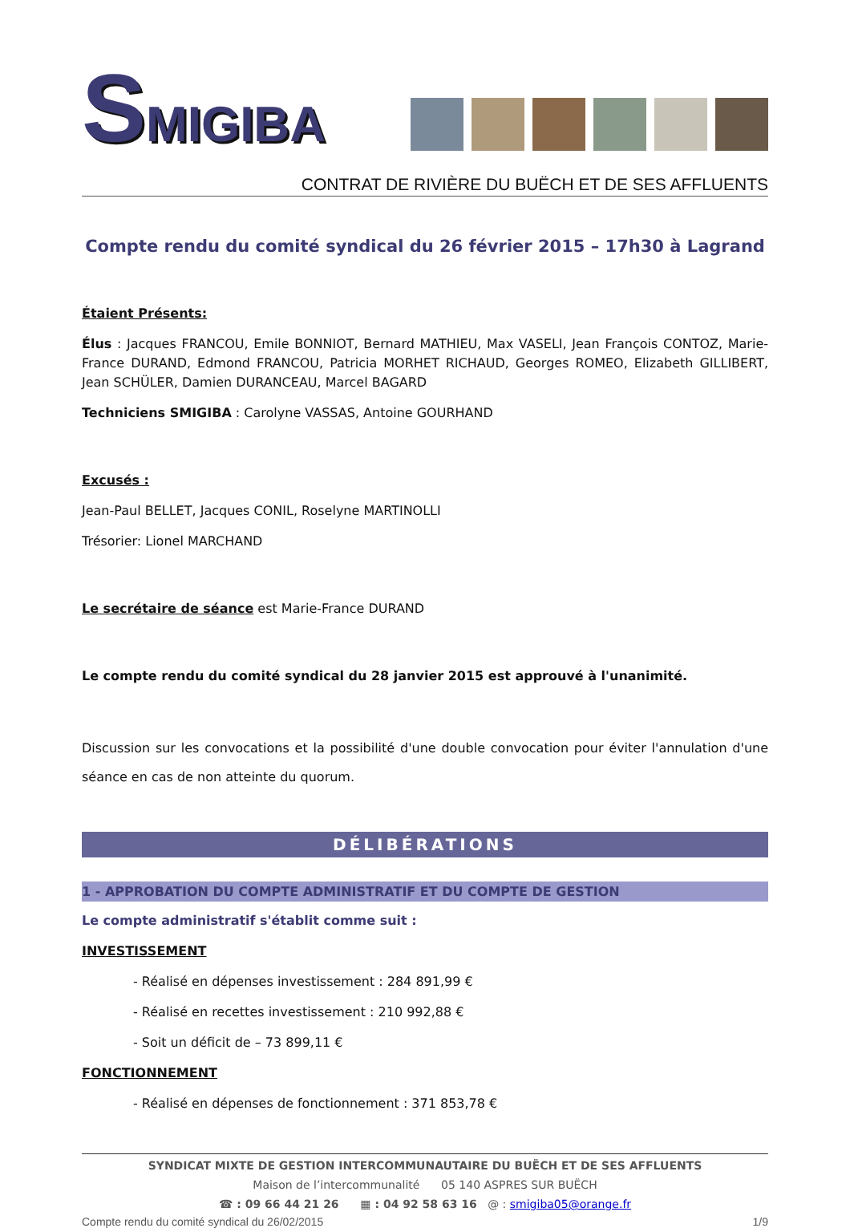SMIGIBA
CONTRAT DE RIVIÈRE DU BUËCH ET DE SES AFFLUENTS
Compte rendu du comité syndical du 26 février 2015 – 17h30 à Lagrand
Étaient Présents:
Élus : Jacques FRANCOU, Emile BONNIOT, Bernard MATHIEU, Max VASELI, Jean François CONTOZ, Marie-France DURAND, Edmond FRANCOU, Patricia MORHET RICHAUD, Georges ROMEO, Elizabeth GILLIBERT, Jean SCHÜLER, Damien DURANCEAU, Marcel BAGARD
Techniciens SMIGIBA : Carolyne VASSAS, Antoine GOURHAND
Excusés :
Jean-Paul BELLET, Jacques CONIL, Roselyne MARTINOLLI
Trésorier: Lionel MARCHAND
Le secrétaire de séance est Marie-France DURAND
Le compte rendu du comité syndical du 28 janvier 2015 est approuvé à l'unanimité.
Discussion sur les convocations et la possibilité d'une double convocation pour éviter l'annulation d'une séance en cas de non atteinte du quorum.
DÉLIBÉRATIONS
1 - APPROBATION DU COMPTE ADMINISTRATIF ET DU COMPTE DE GESTION
Le compte administratif s'établit comme suit :
INVESTISSEMENT
- Réalisé en dépenses investissement : 284 891,99 €
- Réalisé en recettes investissement : 210 992,88 €
- Soit un déficit de – 73 899,11 €
FONCTIONNEMENT
- Réalisé en dépenses de fonctionnement : 371 853,78 €
SYNDICAT MIXTE DE GESTION INTERCOMMUNAUTAIRE DU BUËCH ET DE SES AFFLUENTS
Maison de l’intercommunalité 05 140 ASPRES SUR BUËCH
☎ : 09 66 44 21 26 ▦ : 04 92 58 63 16 @ : smigiba05@orange.fr
Compte rendu du comité syndical du 26/02/2015 1/9